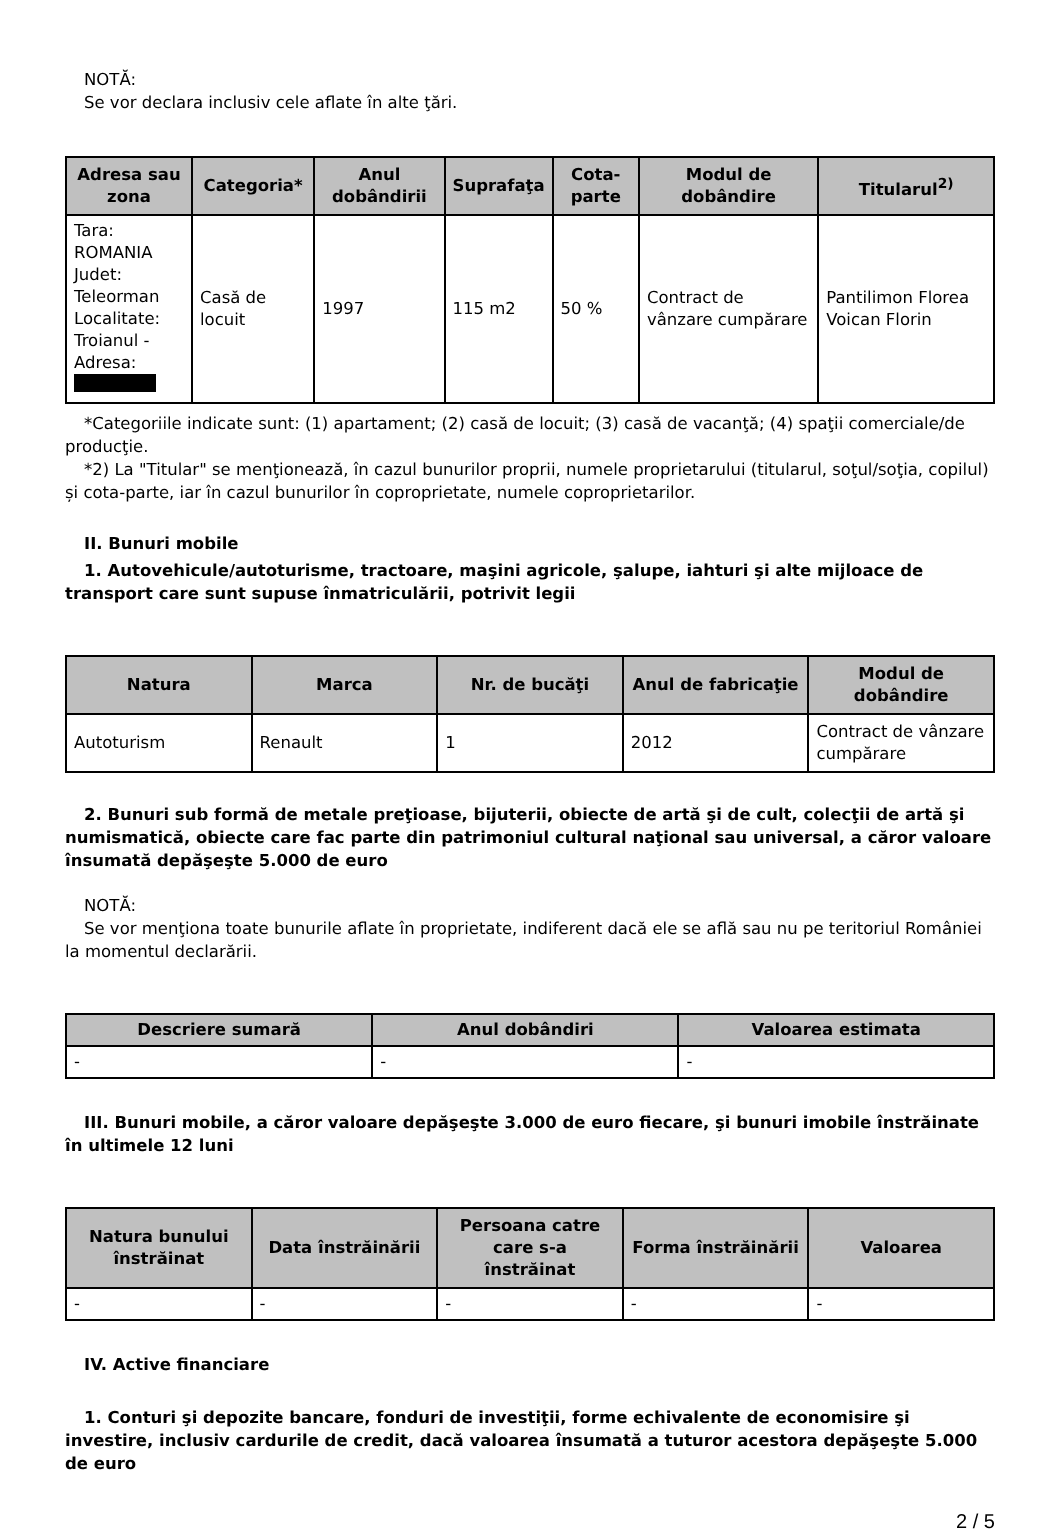NOTĂ:
Se vor declara inclusiv cele aflate în alte ţări.
| Adresa sau zona | Categoria* | Anul dobândirii | Suprafaţa | Cota-parte | Modul de dobândire | Titularul<sup>2)</sup> |
| --- | --- | --- | --- | --- | --- | --- |
| Tara: ROMANIA Judet: Teleorman Localitate: Troianul - Adresa: | Casă de locuit | 1997 | 115 m2 | 50 % | Contract de vânzare cumpărare | Pantilimon Florea Voican Florin |
*Categoriile indicate sunt: (1) apartament; (2) casă de locuit; (3) casă de vacanţă; (4) spaţii comerciale/de producţie.
*2) La "Titular" se menţionează, în cazul bunurilor proprii, numele proprietarului (titularul, soţul/soţia, copilul) și cota-parte, iar în cazul bunurilor în coproprietate, numele coproprietarilor.
II. Bunuri mobile
1. Autovehicule/autoturisme, tractoare, maşini agricole, şalupe, iahturi şi alte mijloace de transport care sunt supuse înmatriculării, potrivit legii
| Natura | Marca | Nr. de bucăţi | Anul de fabricaţie | Modul de dobândire |
| --- | --- | --- | --- | --- |
| Autoturism | Renault | 1 | 2012 | Contract de vânzare cumpărare |
2. Bunuri sub formă de metale preţioase, bijuterii, obiecte de artă şi de cult, colecţii de artă şi numismatică, obiecte care fac parte din patrimoniul cultural naţional sau universal, a căror valoare însumată depăşeşte 5.000 de euro
NOTĂ:
Se vor menţiona toate bunurile aflate în proprietate, indiferent dacă ele se află sau nu pe teritoriul României la momentul declarării.
| Descriere sumară | Anul dobândiri | Valoarea estimata |
| --- | --- | --- |
| - | - | - |
III. Bunuri mobile, a căror valoare depăşeşte 3.000 de euro fiecare, şi bunuri imobile înstrăinate în ultimele 12 luni
| Natura bunului înstrăinat | Data înstrăinării | Persoana catre care s-a înstrăinat | Forma înstrăinării | Valoarea |
| --- | --- | --- | --- | --- |
| - | - | - | - | - |
IV. Active financiare
1. Conturi şi depozite bancare, fonduri de investiţii, forme echivalente de economisire şi investire, inclusiv cardurile de credit, dacă valoarea însumată a tuturor acestora depăşeşte 5.000 de euro
2 / 5